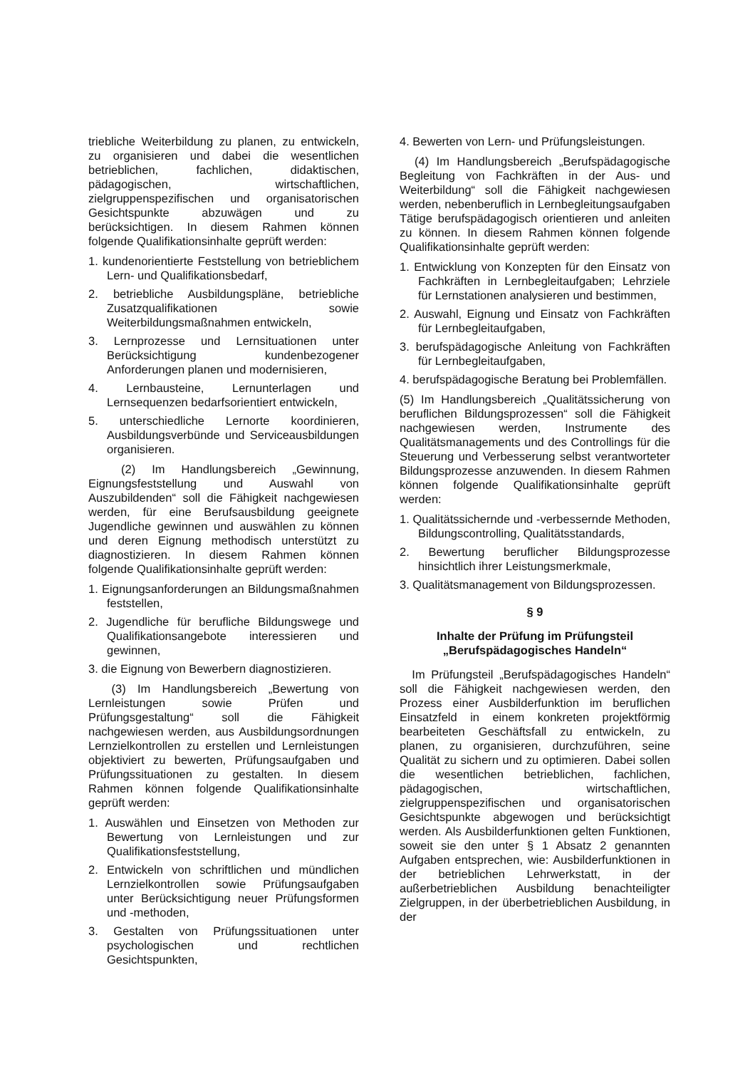triebliche Weiterbildung zu planen, zu entwickeln, zu organisieren und dabei die wesentlichen betrieblichen, fachlichen, didaktischen, pädagogischen, wirtschaftlichen, zielgruppenspezifischen und organisatorischen Gesichtspunkte abzuwägen und zu berücksichtigen. In diesem Rahmen können folgende Qualifikationsinhalte geprüft werden:
1. kundenorientierte Feststellung von betrieblichem Lern- und Qualifikationsbedarf,
2. betriebliche Ausbildungspläne, betriebliche Zusatzqualifikationen sowie Weiterbildungsmaßnahmen entwickeln,
3. Lernprozesse und Lernsituationen unter Berücksichtigung kundenbezogener Anforderungen planen und modernisieren,
4. Lernbausteine, Lernunterlagen und Lernsequenzen bedarfsorientiert entwickeln,
5. unterschiedliche Lernorte koordinieren, Ausbildungsverbünde und Serviceausbildungen organisieren.
(2) Im Handlungsbereich „Gewinnung, Eignungsfeststellung und Auswahl von Auszubildenden“ soll die Fähigkeit nachgewiesen werden, für eine Berufsausbildung geeignete Jugendliche gewinnen und auswählen zu können und deren Eignung methodisch unterstützt zu diagnostizieren. In diesem Rahmen können folgende Qualifikationsinhalte geprüft werden:
1. Eignungsanforderungen an Bildungsmaßnahmen feststellen,
2. Jugendliche für berufliche Bildungswege und Qualifikationsangebote interessieren und gewinnen,
3. die Eignung von Bewerbern diagnostizieren.
(3) Im Handlungsbereich „Bewertung von Lernleistungen sowie Prüfen und Prüfungsgestaltung“ soll die Fähigkeit nachgewiesen werden, aus Ausbildungsordnungen Lernzielkontrollen zu erstellen und Lernleistungen objektiviert zu bewerten, Prüfungsaufgaben und Prüfungssituationen zu gestalten. In diesem Rahmen können folgende Qualifikationsinhalte geprüft werden:
1. Auswählen und Einsetzen von Methoden zur Bewertung von Lernleistungen und zur Qualifikationsfeststellung,
2. Entwickeln von schriftlichen und mündlichen Lernzielkontrollen sowie Prüfungsaufgaben unter Berücksichtigung neuer Prüfungsformen und -methoden,
3. Gestalten von Prüfungssituationen unter psychologischen und rechtlichen Gesichtspunkten,
4. Bewerten von Lern- und Prüfungsleistungen.
(4) Im Handlungsbereich „Berufspädagogische Begleitung von Fachkräften in der Aus- und Weiterbildung“ soll die Fähigkeit nachgewiesen werden, nebenberuflich in Lernbegleitungsaufgaben Tätige berufspädagogisch orientieren und anleiten zu können. In diesem Rahmen können folgende Qualifikationsinhalte geprüft werden:
1. Entwicklung von Konzepten für den Einsatz von Fachkräften in Lernbegleitaufgaben; Lehrziele für Lernstationen analysieren und bestimmen,
2. Auswahl, Eignung und Einsatz von Fachkräften für Lernbegleitaufgaben,
3. berufspädagogische Anleitung von Fachkräften für Lernbegleitaufgaben,
4. berufspädagogische Beratung bei Problemfällen.
(5) Im Handlungsbereich „Qualitätssicherung von beruflichen Bildungsprozessen“ soll die Fähigkeit nachgewiesen werden, Instrumente des Qualitätsmanagements und des Controllings für die Steuerung und Verbesserung selbst verantworteter Bildungsprozesse anzuwenden. In diesem Rahmen können folgende Qualifikationsinhalte geprüft werden:
1. Qualitätssichernde und -verbessernde Methoden, Bildungscontrolling, Qualitätsstandards,
2. Bewertung beruflicher Bildungsprozesse hinsichtlich ihrer Leistungsmerkmale,
3. Qualitätsmanagement von Bildungsprozessen.
§ 9
Inhalte der Prüfung im Prüfungsteil „Berufspädagogisches Handeln“
Im Prüfungsteil „Berufspädagogisches Handeln“ soll die Fähigkeit nachgewiesen werden, den Prozess einer Ausbilderfunktion im beruflichen Einsatzfeld in einem konkreten projektförmig bearbeiteten Geschäftsfall zu entwickeln, zu planen, zu organisieren, durchzuführen, seine Qualität zu sichern und zu optimieren. Dabei sollen die wesentlichen betrieblichen, fachlichen, pädagogischen, wirtschaftlichen, zielgruppenspezifischen und organisatorischen Gesichtspunkte abgewogen und berücksichtigt werden. Als Ausbilderfunktionen gelten Funktionen, soweit sie den unter § 1 Absatz 2 genannten Aufgaben entsprechen, wie: Ausbilderfunktionen in der betrieblichen Lehrwerkstatt, in der außerbetrieblichen Ausbildung benachteiligter Zielgruppen, in der überbetrieblichen Ausbildung, in der